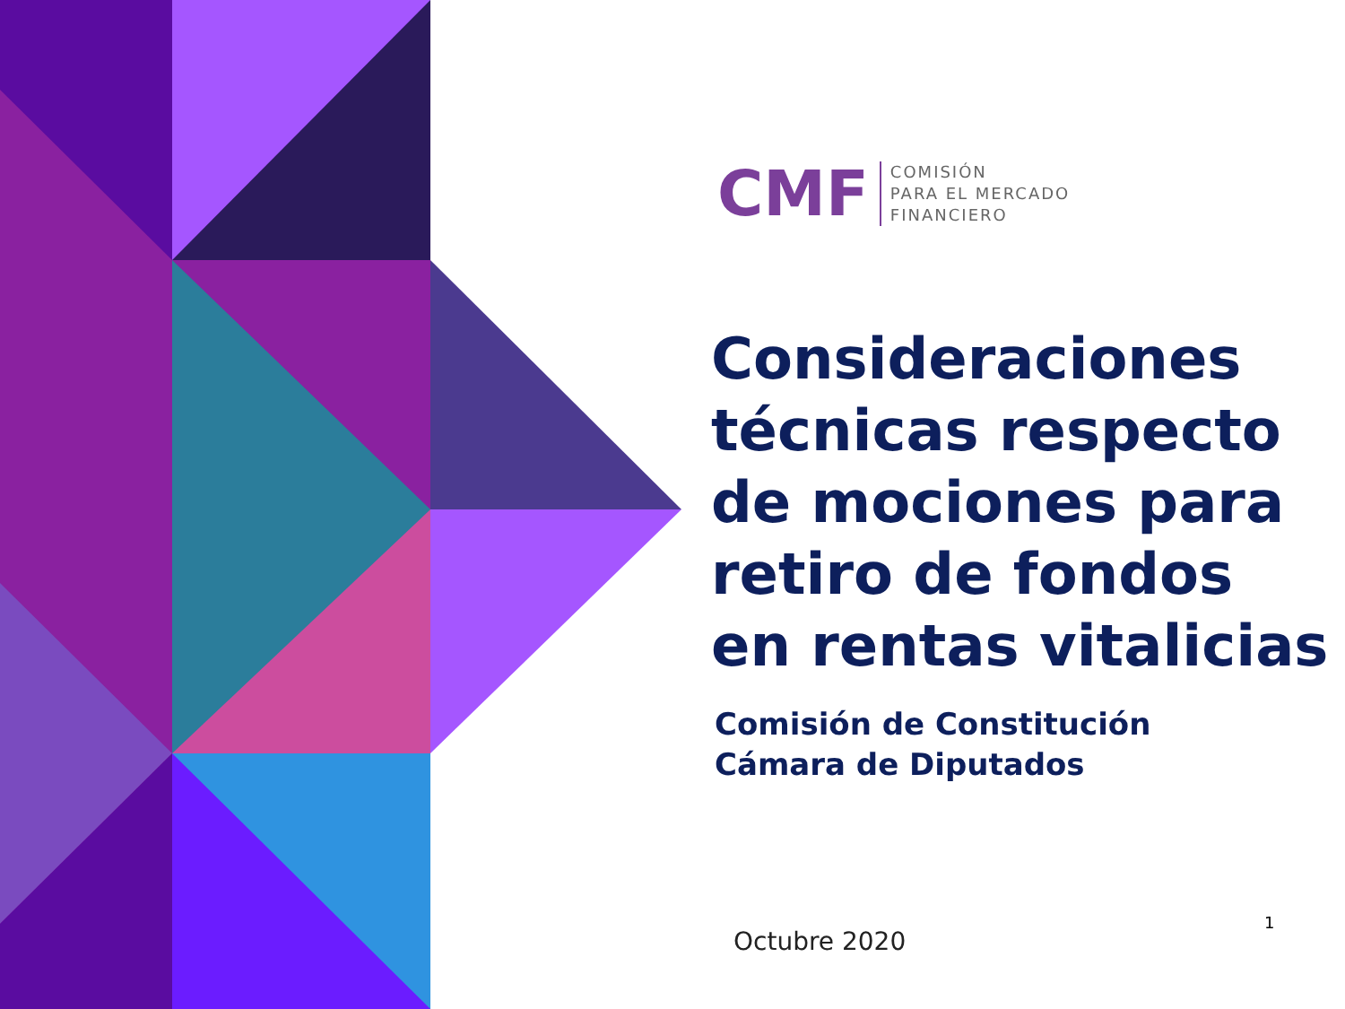CMF
COMISIÓN
PARA EL MERCADO
FINANCIERO
Consideraciones
técnicas respecto
de mociones para
retiro de fondos
en rentas vitalicias
Comisión de Constitución
Cámara de Diputados
Octubre 2020
1